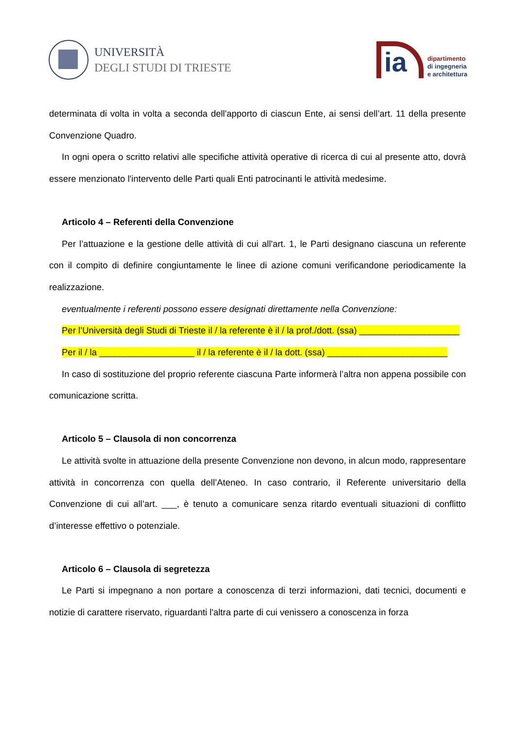UNIVERSITÀ
DEGLI STUDI DI TRIESTE
ia
dipartimento
di ingegneria
e architettura
determinata di volta in volta a seconda dell'apporto di ciascun Ente, ai sensi dell’art. 11 della presente Convenzione Quadro.
In ogni opera o scritto relativi alle specifiche attività operative di ricerca di cui al presente atto, dovrà essere menzionato l'intervento delle Parti quali Enti patrocinanti le attività medesime.
Articolo 4 – Referenti della Convenzione
Per l’attuazione e la gestione delle attività di cui all'art. 1, le Parti designano ciascuna un referente con il compito di definire congiuntamente le linee di azione comuni verificandone periodicamente la realizzazione.
eventualmente i referenti possono essere designati direttamente nella Convenzione:
Per l’Università degli Studi di Trieste il / la referente è il / la prof./dott. (ssa) ____________________
Per il / la ___________________ il / la referente è il / la dott. (ssa) ________________________
In caso di sostituzione del proprio referente ciascuna Parte informerà l’altra non appena possibile con comunicazione scritta.
Articolo 5 – Clausola di non concorrenza
Le attività svolte in attuazione della presente Convenzione non devono, in alcun modo, rappresentare attività in concorrenza con quella dell’Ateneo. In caso contrario, il Referente universitario della Convenzione di cui all’art. ___, è tenuto a comunicare senza ritardo eventuali situazioni di conflitto d’interesse effettivo o potenziale.
Articolo 6 – Clausola di segretezza
Le Parti si impegnano a non portare a conoscenza di terzi informazioni, dati tecnici, documenti e notizie di carattere riservato, riguardanti l'altra parte di cui venissero a conoscenza in forza